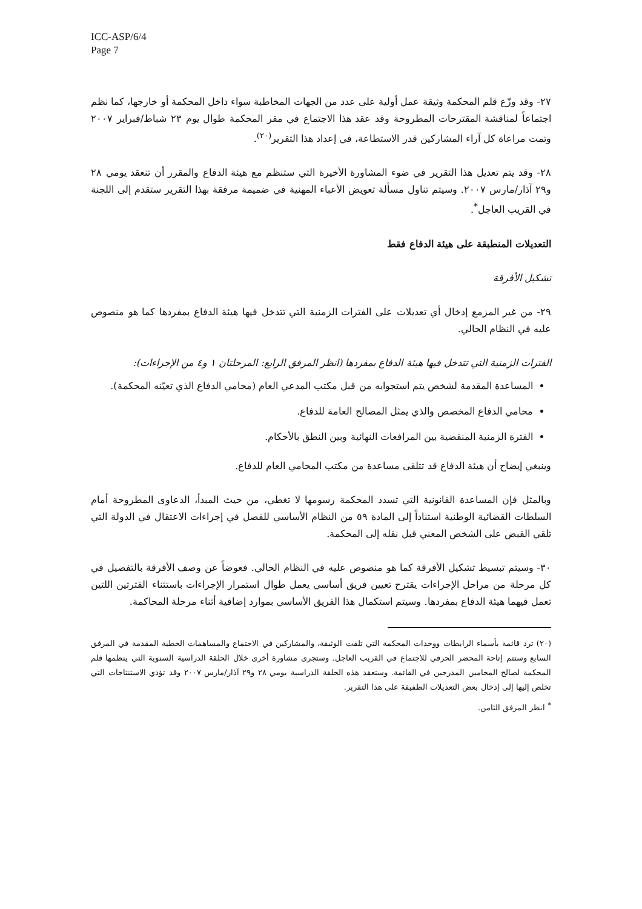ICC-ASP/6/4
Page 7
٢٧- وقد وزّع قلم المحكمة وثيقة عمل أولية على عدد من الجهات المخاطبة سواء داخل المحكمة أو خارجها، كما نظم اجتماعاً لمناقشة المقترحات المطروحة وقد عقد هذا الاجتماع في مقر المحكمة طوال يوم ٢٣ شباط/فبراير ٢٠٠٧ وتمت مراعاة كل آراء المشاركين قدر الاستطاعة، في إعداد هذا التقرير<sup>(٢٠)</sup>.
٢٨- وقد يتم تعديل هذا التقرير في ضوء المشاورة الأخيرة التي ستنظم مع هيئة الدفاع والمقرر أن تنعقد يومي ٢٨ و٢٩ آذار/مارس ٢٠٠٧. وسيتم تناول مسألة تعويض الأعباء المهنية في ضميمة مرفقة بهذا التقرير ستقدم إلى اللجنة في القريب العاجل<sup>*</sup>.
التعديلات المنطبقة على هيئة الدفاع فقط
تشكيل الأفرقة
٢٩- من غير المزمع إدخال أي تعديلات على الفترات الزمنية التي تتدخل فيها هيئة الدفاع بمفردها كما هو منصوص عليه في النظام الحالي.
الفترات الزمنية التي تتدخل فيها هيئة الدفاع بمفردها (انظر المرفق الرابع: المرحلتان ١ و٤ من الإجراءات):
المساعدة المقدمة لشخص يتم استجوابه من قبل مكتب المدعي العام (محامي الدفاع الذي تعيّنه المحكمة).
محامي الدفاع المخصص والذي يمثل المصالح العامة للدفاع.
الفترة الزمنية المنقضية بين المرافعات النهائية وبين النطق بالأحكام.
وينبغي إيضاح أن هيئة الدفاع قد تتلقى مساعدة من مكتب المحامي العام للدفاع.
وبالمثل فإن المساعدة القانونية التي تسدد المحكمة رسومها لا تغطي، من حيث المبدأ، الدعاوى المطروحة أمام السلطات القضائية الوطنية استناداً إلى المادة ٥٩ من النظام الأساسي للفصل في إجراءات الاعتقال في الدولة التي تلقي القبض على الشخص المعني قبل نقله إلى المحكمة.
٣٠- وسيتم تبسيط تشكيل الأفرقة كما هو منصوص عليه في النظام الحالي. فعوضاً عن وصف الأفرقة بالتفصيل في كل مرحلة من مراحل الإجراءات يقترح تعيين فريق أساسي يعمل طوال استمرار الإجراءات باستثناء الفترتين اللتين تعمل فيهما هيئة الدفاع بمفردها. وسيتم استكمال هذا الفريق الأساسي بموارد إضافية أثناء مرحلة المحاكمة.
(٢٠) ترد قائمة بأسماء الرابطات ووحدات المحكمة التي تلقت الوثيقة، والمشاركين في الاجتماع والمساهمات الخطية المقدمة في المرفق السابع وستتم إتاحة المحضر الحرفي للاجتماع في القريب العاجل. وستجرى مشاورة أخرى خلال الحلقة الدراسية السنوية التي ينظمها قلم المحكمة لصالح المحامين المدرجين في القائمة. وستعقد هذه الحلقة الدراسية يومي ٢٨ و٢٩ آذار/مارس ٢٠٠٧ وقد تؤدي الاستنتاجات التي تخلص إليها إلى إدخال بعض التعديلات الطفيفة على هذا التقرير.
<sup>*</sup> انظر المرفق الثامن.